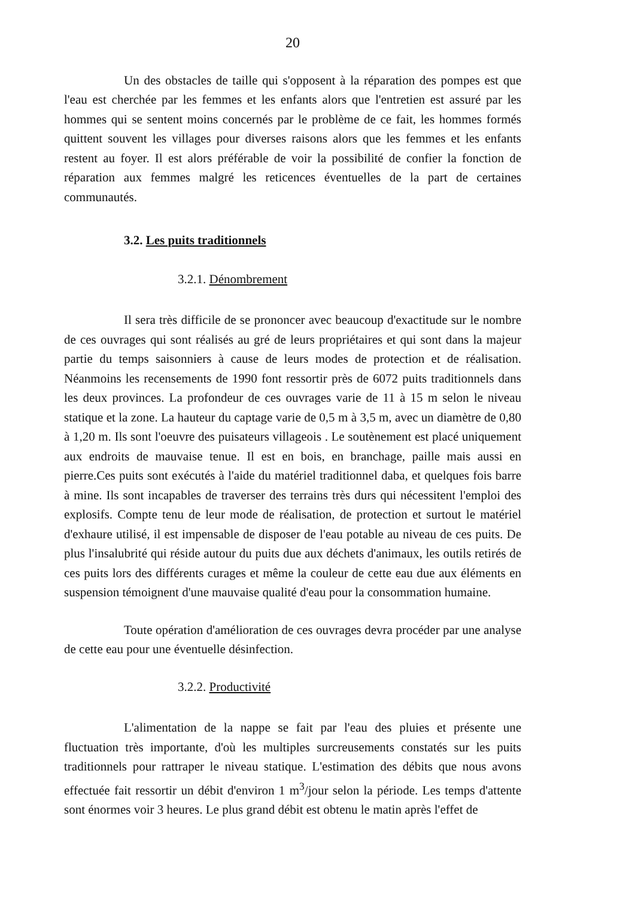20
Un des obstacles de taille qui s'opposent à la réparation des pompes est que l'eau est cherchée par les femmes et les enfants alors que l'entretien est assuré par les hommes qui se sentent moins concernés par le problème de ce fait, les hommes formés quittent souvent les villages pour diverses raisons alors que les femmes et les enfants restent au foyer. Il est alors préférable de voir la possibilité de confier la fonction de réparation aux femmes malgré les reticences éventuelles de la part de certaines communautés.
3.2. Les puits traditionnels
3.2.1. Dénombrement
Il sera très difficile de se prononcer avec beaucoup d'exactitude sur le nombre de ces ouvrages qui sont réalisés au gré de leurs propriétaires et qui sont dans la majeur partie du temps saisonniers à cause de leurs modes de protection et de réalisation. Néanmoins les recensements de 1990 font ressortir près de 6072 puits traditionnels dans les deux provinces. La profondeur de ces ouvrages varie de 11 à 15 m selon le niveau statique et la zone. La hauteur du captage varie de 0,5 m à 3,5 m, avec un diamètre de 0,80 à 1,20 m. Ils sont l'oeuvre des puisateurs villageois . Le soutènement est placé uniquement aux endroits de mauvaise tenue. Il est en bois, en branchage, paille mais aussi en pierre.Ces puits sont exécutés à l'aide du matériel traditionnel daba, et quelques fois barre à mine. Ils sont incapables de traverser des terrains très durs qui nécessitent l'emploi des explosifs. Compte tenu de leur mode de réalisation, de protection et surtout le matériel d'exhaure utilisé, il est impensable de disposer de l'eau potable au niveau de ces puits. De plus l'insalubrité qui réside autour du puits due aux déchets d'animaux, les outils retirés de ces puits lors des différents curages et même la couleur de cette eau due aux éléments en suspension témoignent d'une mauvaise qualité d'eau pour la consommation humaine.
Toute opération d'amélioration de ces ouvrages devra procéder par une analyse de cette eau pour une éventuelle désinfection.
3.2.2. Productivité
L'alimentation de la nappe se fait par l'eau des pluies et présente une fluctuation très importante, d'où les multiples surcreusements constatés sur les puits traditionnels pour rattraper le niveau statique. L'estimation des débits que nous avons effectuée fait ressortir un débit d'environ 1 m<sup>3</sup>/jour selon la période. Les temps d'attente sont énormes voir 3 heures. Le plus grand débit est obtenu le matin après l'effet de